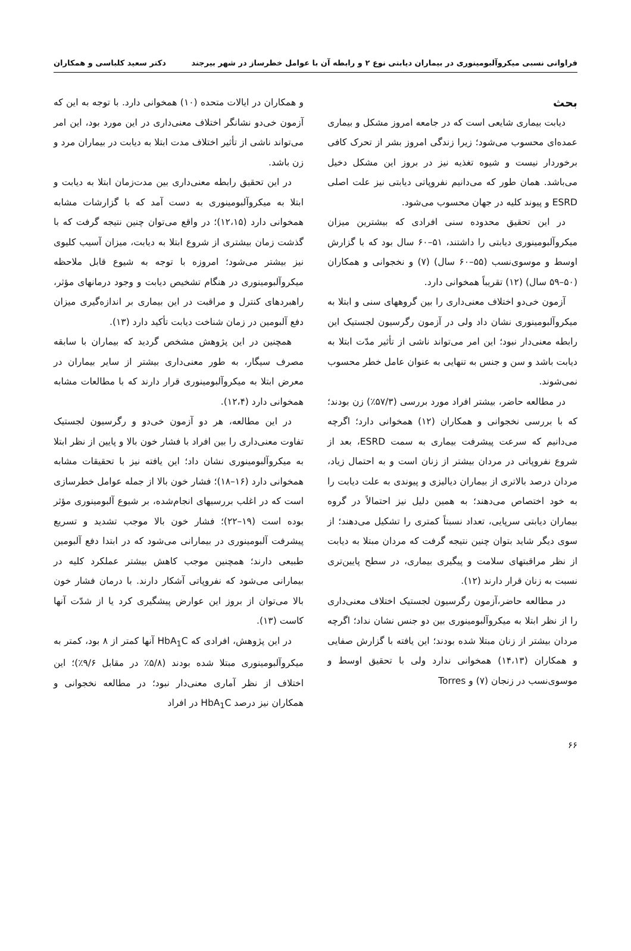فراوانی نسبی میکروآلبومینوری در بیماران دیابتی نوع ۲ و رابطه آن با عوامل خطرساز در شهر بیرجند دکتر سعید کلباسی و همکاران
بحث
دیابت بیماری شایعی است که در جامعه امروز مشکل و بیماری عمده‌ای محسوب می‌شود؛ زیرا زندگی امروز بشر از تحرک کافی برخوردار نیست و شیوه تغذیه نیز در بروز این مشکل دخیل می‌باشد. همان طور که می‌دانیم نفروپاتی دیابتی نیز علت اصلی ESRD و پیوند کلیه در جهان محسوب می‌شود.
در این تحقیق محدوده سنی افرادی که بیشترین میزان میکروآلبومینوری دیابتی را داشتند، ۵۱–۶۰ سال بود که با گزارش اوسط و موسوی‌نسب (۵۵–۶۰ سال) (۷) و نخجوانی و همکاران (۵۰–۵۹ سال) (۱۲) تقریباً همخوانی دارد.
آزمون خی‌دو اختلاف معنی‌داری را بین گروههای سنی و ابتلا به میکروآلبومینوری نشان داد ولی در آزمون رگرسیون لجستیک این رابطه معنی‌دار نبود؛ این امر می‌تواند ناشی از تأثیر مدّت ابتلا به دیابت باشد و سن و جنس به تنهایی به عنوان عامل خطر محسوب نمی‌شوند.
در مطالعه حاضر، بیشتر افراد مورد بررسی (۵۷/۳٪) زن بودند؛ که با بررسی نخجوانی و همکاران (۱۲) همخوانی دارد؛ اگرچه می‌دانیم که سرعت پیشرفت بیماری به سمت ESRD، بعد از شروع نفروپاتی در مردان بیشتر از زنان است و به احتمال زیاد، مردان درصد بالاتری از بیماران دیالیزی و پیوندی به علت دیابت را به خود اختصاص می‌دهند؛ به همین دلیل نیز احتمالاً در گروه بیماران دیابتی سرپایی، تعداد نسبتاً کمتری را تشکیل می‌دهند؛ از سوی دیگر شاید بتوان چنین نتیجه گرفت که مردان مبتلا به دیابت از نظر مراقبتهای سلامت و پیگیری بیماری، در سطح پایین‌تری نسبت به زنان قرار دارند (۱۲).
در مطالعه حاضر،آزمون رگرسیون لجستیک اختلاف معنی‌داری را از نظر ابتلا به میکروآلبومینوری بین دو جنس نشان نداد؛ اگرچه مردان بیشتر از زنان مبتلا شده بودند؛ این یافته با گزارش صفایی و همکاران (۱۴،۱۳) همخوانی ندارد ولی با تحقیق اوسط و موسوی‌نسب در زنجان (۷) و Torres
و همکاران در ایالات متحده (۱۰) همخوانی دارد. با توجه به این که آزمون خی‌دو نشانگر اختلاف معنی‌داری در این مورد بود، این امر می‌تواند ناشی از تأثیر اختلاف مدت ابتلا به دیابت در بیماران مرد و زن باشد.
در این تحقیق رابطه معنی‌داری بین مدت‌زمان ابتلا به دیابت و ابتلا به میکروآلبومینوری به دست آمد که با گزارشات مشابه همخوانی دارد (۱۲،۱۵)؛ در واقع می‌توان چنین نتیجه گرفت که با گذشت زمان بیشتری از شروع ابتلا به دیابت، میزان آسیب کلیوی نیز بیشتر می‌شود؛ امروزه با توجه به شیوع قابل ملاحظه میکروآلبومینوری در هنگام تشخیص دیابت و وجود درمانهای مؤثر، راهبردهای کنترل و مراقبت در این بیماری بر اندازه‌گیری میزان دفع آلبومین در زمان شناخت دیابت تأکید دارد (۱۳).
همچنین در این پژوهش مشخص گردید که بیماران با سابقه مصرف سیگار، به طور معنی‌داری بیشتر از سایر بیماران در معرض ابتلا به میکروآلبومینوری قرار دارند که با مطالعات مشابه همخوانی دارد (۱۲،۴).
در این مطالعه، هر دو آزمون خی‌دو و رگرسیون لجستیک تفاوت معنی‌داری را بین افراد با فشار خون بالا و پایین از نظر ابتلا به میکروآلبومینوری نشان داد؛ این یافته نیز با تحقیقات مشابه همخوانی دارد (۱۶–۱۸)؛ فشار خون بالا از جمله عوامل خطرسازی است که در اغلب بررسیهای انجام‌شده، بر شیوع آلبومینوری مؤثر بوده است (۱۹–۲۲)؛ فشار خون بالا موجب تشدید و تسریع پیشرفت آلبومینوری در بیمارانی می‌شود که در ابتدا دفع آلبومین طبیعی دارند؛ همچنین موجب کاهش بیشتر عملکرد کلیه در بیمارانی می‌شود که نفروپاتی آشکار دارند. با درمان فشار خون بالا می‌توان از بروز این عوارض پیشگیری کرد یا از شدّت آنها کاست (۱۳).
در این پژوهش، افرادی که HbA<sub>1</sub>C آنها کمتر از ۸ بود، کمتر به میکروآلبومینوری مبتلا شده بودند (۵/۸٪ در مقابل ۹/۶٪)؛ این اختلاف از نظر آماری معنی‌دار نبود؛ در مطالعه نخجوانی و همکاران نیز درصد HbA<sub>1</sub>C در افراد
۶۶